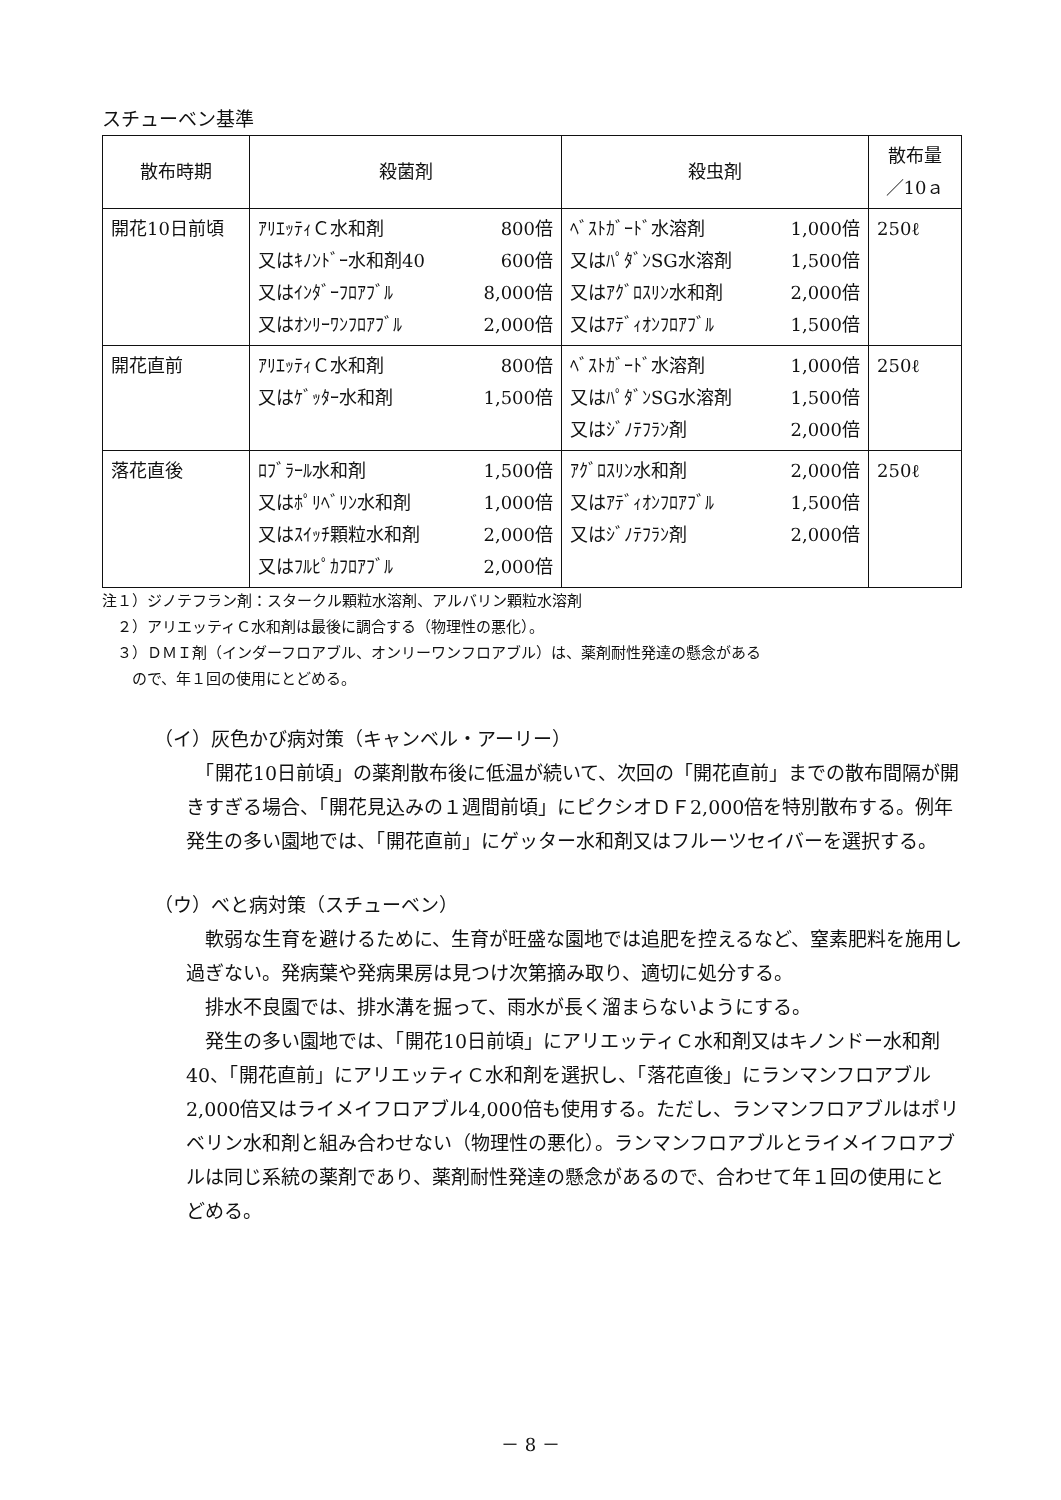スチューベン基準
| 散布時期 | 殺菌剤 | 殺虫剤 | 散布量 ／10ａ |
| --- | --- | --- | --- |
| 開花10日前頃 | ｱﾘｴｯﾃｨＣ水和剤 800倍 又はｷﾉﾝﾄﾞｰ水和剤40 600倍 又はｲﾝﾀﾞｰﾌﾛｱﾌﾞﾙ 8,000倍 又はｵﾝﾘｰﾜﾝﾌﾛｱﾌﾞﾙ 2,000倍 | ﾍﾞｽﾄｶﾞｰﾄﾞ水溶剤 1,000倍 又はﾊﾟﾀﾞﾝSG水溶剤 1,500倍 又はｱｸﾞﾛｽﾘﾝ水和剤 2,000倍 又はｱﾃﾞｨｵﾝﾌﾛｱﾌﾞﾙ 1,500倍 | 250ℓ |
| 開花直前 | ｱﾘｴｯﾃｨＣ水和剤 800倍 又はｹﾞｯﾀｰ水和剤 1,500倍 | ﾍﾞｽﾄｶﾞｰﾄﾞ水溶剤 1,000倍 又はﾊﾟﾀﾞﾝSG水溶剤 1,500倍 又はｼﾞﾉﾃﾌﾗﾝ剤 2,000倍 | 250ℓ |
| 落花直後 | ﾛﾌﾞﾗｰﾙ水和剤 1,500倍 又はﾎﾟﾘﾍﾞﾘﾝ水和剤 1,000倍 又はｽｲｯﾁ顆粒水和剤 2,000倍 又はﾌﾙﾋﾟｶﾌﾛｱﾌﾞﾙ 2,000倍 | ｱｸﾞﾛｽﾘﾝ水和剤 2,000倍 又はｱﾃﾞｨｵﾝﾌﾛｱﾌﾞﾙ 1,500倍 又はｼﾞﾉﾃﾌﾗﾝ剤 2,000倍 | 250ℓ |
注１）ジノテフラン剤：スタークル顆粒水溶剤、アルバリン顆粒水溶剤
　２）アリエッティＣ水和剤は最後に調合する（物理性の悪化）。
　３）ＤＭＩ剤（インダーフロアブル、オンリーワンフロアブル）は、薬剤耐性発達の懸念がある
　　ので、年１回の使用にとどめる。
（イ）灰色かび病対策（キャンベル・アーリー）
　「開花10日前頃」の薬剤散布後に低温が続いて、次回の「開花直前」までの散布間隔が開きすぎる場合、「開花見込みの１週間前頃」にピクシオＤＦ2,000倍を特別散布する。例年発生の多い園地では、「開花直前」にゲッター水和剤又はフルーツセイバーを選択する。
（ウ）べと病対策（スチューベン）
　軟弱な生育を避けるために、生育が旺盛な園地では追肥を控えるなど、窒素肥料を施用し過ぎない。発病葉や発病果房は見つけ次第摘み取り、適切に処分する。
　排水不良園では、排水溝を掘って、雨水が長く溜まらないようにする。
　発生の多い園地では、「開花10日前頃」にアリエッティＣ水和剤又はキノンドー水和剤40、「開花直前」にアリエッティＣ水和剤を選択し、「落花直後」にランマンフロアブル2,000倍又はライメイフロアブル4,000倍も使用する。ただし、ランマンフロアブルはポリベリン水和剤と組み合わせない（物理性の悪化）。ランマンフロアブルとライメイフロアブルは同じ系統の薬剤であり、薬剤耐性発達の懸念があるので、合わせて年１回の使用にとどめる。
－ 8 －